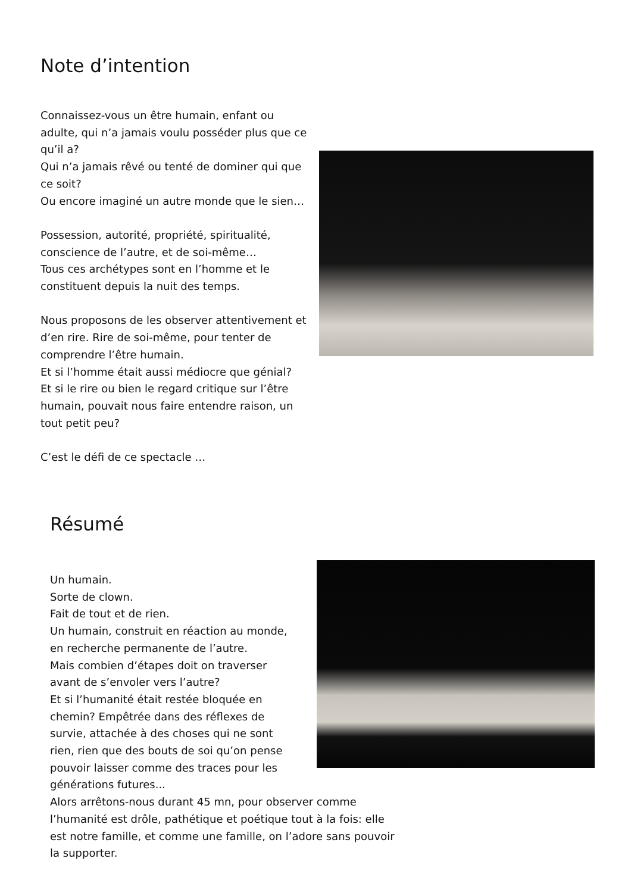Note d’intention
Connaissez-vous un être humain, enfant ou adulte, qui n’a jamais voulu posséder plus que ce qu’il a?
Qui n’a jamais rêvé ou tenté de dominer qui que ce soit?
Ou encore imaginé un autre monde que le sien…
Possession, autorité, propriété, spiritualité, conscience de l’autre, et de soi-même…
Tous ces archétypes sont en l’homme et le constituent depuis la nuit des temps.
Nous proposons de les observer attentivement et d’en rire. Rire de soi-même, pour tenter de comprendre l’être humain.
Et si l’homme était aussi médiocre que génial?
Et si le rire ou bien le regard critique sur l’être humain, pouvait nous faire entendre raison, un tout petit peu?
C’est le défi de ce spectacle …
Résumé
Un humain.
Sorte de clown.
Fait de tout et de rien.
Un humain, construit en réaction au monde, en recherche permanente de l’autre.
Mais combien d’étapes doit on traverser avant de s’envoler vers l’autre?
Et si l’humanité était restée bloquée en chemin? Empêtrée dans des réflexes de survie, attachée à des choses qui ne sont rien, rien que des bouts de soi qu’on pense pouvoir laisser comme des traces pour les générations futures...
Alors arrêtons-nous durant 45 mn, pour observer comme l’humanité est drôle, pathétique et poétique tout à la fois: elle est notre famille, et comme une famille, on l’adore sans pouvoir la supporter.